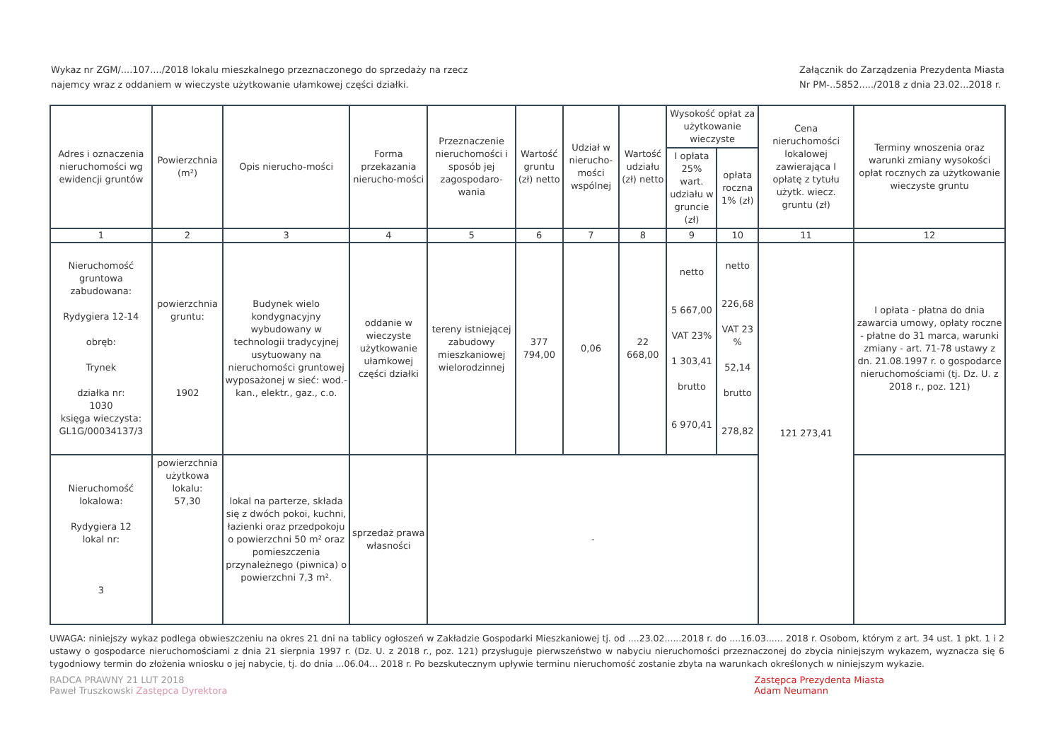Wykaz nr ZGM/....107..../2018 lokalu mieszkalnego przeznaczonego do sprzedaży na rzecz
najemcy wraz z oddaniem w wieczyste użytkowanie ułamkowej części działki.
Załącznik do Zarządzenia Prezydenta Miasta
Nr PM-..5852...../2018 z dnia 23.02...2018 r.
| Adres i oznaczenia nieruchomości wg ewidencji gruntów | Powierzchnia (m²) | Opis nierucho-mości | Forma przekazania nierucho-mości | Przeznaczenie nieruchomości i sposób jej zagospodaro-wania | Wartość gruntu (zł) netto | Udział w nierucho-mości wspólnej | Wartość udziału (zł) netto | Wysokość opłat za użytkowanie wieczyste | | Cena nieruchomości lokalowej zawierająca I opłatę z tytułu użytk. wiecz. gruntu (zł) | Terminy wnoszenia oraz warunki zmiany wysokości opłat rocznych za użytkowanie wieczyste gruntu |
| --- | --- | --- | --- | --- | --- | --- | --- | --- | --- | --- | --- |
| | | | | | | | | I opłata 25% wart. udziału w gruncie (zł) | opłata roczna 1% (zł) | | |
| 1 | 2 | 3 | 4 | 5 | 6 | 7 | 8 | 9 | 10 | 11 | 12 |
| Nieruchomość gruntowa zabudowana: Rydygiera 12-14 obręb: Trynek działka nr: 1030 księga wieczysta: GL1G/00034137/3 | powierzchnia gruntu: 1902 | Budynek wielo kondygnacyjny wybudowany w technologii tradycyjnej usytuowany na nieruchomości gruntowej wyposażonej w sieć: wod.-kan., elektr., gaz., c.o. | oddanie w wieczyste użytkowanie ułamkowej części działki | tereny istniejącej zabudowy mieszkaniowej wielorodzinnej | 377 794,00 | 0,06 | 22 668,00 | netto 5 667,00 VAT 23% 1 303,41 brutto 6 970,41 | netto 226,68 VAT 23 % 52,14 brutto 278,82 | 121 273,41 | I opłata - płatna do dnia zawarcia umowy, opłaty roczne - płatne do 31 marca, warunki zmiany - art. 71-78 ustawy z dn. 21.08.1997 r. o gospodarce nieruchomościami (tj. Dz. U. z 2018 r., poz. 121) |
| Nieruchomość lokalowa: Rydygiera 12 lokal nr: 3 | powierzchnia użytkowa lokalu: 57,30 | lokal na parterze, składa się z dwóch pokoi, kuchni, łazienki oraz przedpokoju o powierzchni 50 m² oraz pomieszczenia przynależnego (piwnica) o powierzchni 7,3 m². | sprzedaż prawa własności | - | | | | | | | |
UWAGA: niniejszy wykaz podlega obwieszczeniu na okres 21 dni na tablicy ogłoszeń w Zakładzie Gospodarki Mieszkaniowej tj. od ....23.02......2018 r. do ....16.03...... 2018 r. Osobom, którym z art. 34 ust. 1 pkt. 1 i 2 ustawy o gospodarce nieruchomościami z dnia 21 sierpnia 1997 r. (Dz. U. z 2018 r., poz. 121) przysługuje pierwszeństwo w nabyciu nieruchomości przeznaczonej do zbycia niniejszym wykazem, wyznacza się 6 tygodniowy termin do złożenia wniosku o jej nabycie, tj. do dnia ...06.04... 2018 r. Po bezskutecznym upływie terminu nieruchomość zostanie zbyta na warunkach określonych w niniejszym wykazie.
RADCA PRAWNY 21 LUT 2018
Paweł Truszkowski Zastępca Dyrektora
Zastępca Prezydenta Miasta
Adam Neumann